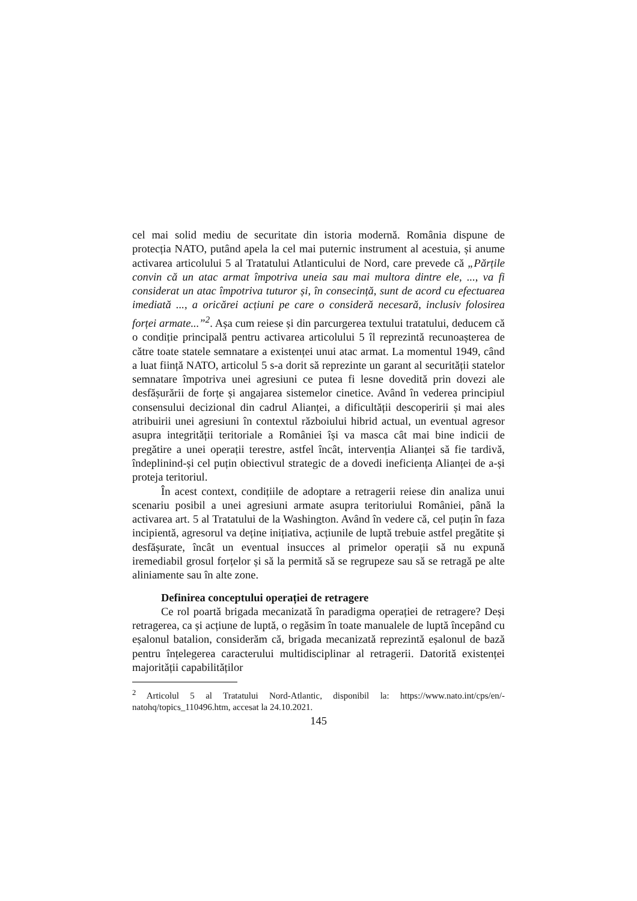cel mai solid mediu de securitate din istoria modernă. România dispune de protecția NATO, putând apela la cel mai puternic instrument al acestuia, și anume activarea articolului 5 al Tratatului Atlanticului de Nord, care prevede că „Părțile convin că un atac armat împotriva uneia sau mai multora dintre ele, ..., va fi considerat un atac împotriva tuturor și, în consecință, sunt de acord cu efectuarea imediată ..., a oricărei acțiuni pe care o consideră necesară, inclusiv folosirea forței armate...”<sup>2</sup>. Așa cum reiese și din parcurgerea textului tratatului, deducem că o condiție principală pentru activarea articolului 5 îl reprezintă recunoașterea de către toate statele semnatare a existenței unui atac armat. La momentul 1949, când a luat ființă NATO, articolul 5 s-a dorit să reprezinte un garant al securității statelor semnatare împotriva unei agresiuni ce putea fi lesne dovedită prin dovezi ale desfășurării de forțe și angajarea sistemelor cinetice. Având în vederea principiul consensului decizional din cadrul Alianței, a dificultății descoperirii și mai ales atribuirii unei agresiuni în contextul războiului hibrid actual, un eventual agresor asupra integrității teritoriale a României își va masca cât mai bine indicii de pregătire a unei operații terestre, astfel încât, intervenția Alianței să fie tardivă, îndeplinind-și cel puțin obiectivul strategic de a dovedi ineficiența Alianței de a-și proteja teritoriul.
În acest context, condițiile de adoptare a retragerii reiese din analiza unui scenariu posibil a unei agresiuni armate asupra teritoriului României, până la activarea art. 5 al Tratatului de la Washington. Având în vedere că, cel puțin în faza incipientă, agresorul va deține inițiativa, acțiunile de luptă trebuie astfel pregătite și desfășurate, încât un eventual insucces al primelor operații să nu expună iremediabil grosul forțelor și să la permită să se regrupeze sau să se retragă pe alte aliniamente sau în alte zone.
Definirea conceptului operației de retragere
Ce rol poartă brigada mecanizată în paradigma operației de retragere? Deși retragerea, ca și acțiune de luptă, o regăsim în toate manualele de luptă începând cu eșalonul batalion, considerăm că, brigada mecanizată reprezintă eșalonul de bază pentru înțelegerea caracterului multidisciplinar al retragerii. Datorită existenței majorității capabilităților
<sup>2</sup> Articolul 5 al Tratatului Nord-Atlantic, disponibil la: https://www.nato.int/cps/en/-natohq/topics_110496.htm, accesat la 24.10.2021.
145